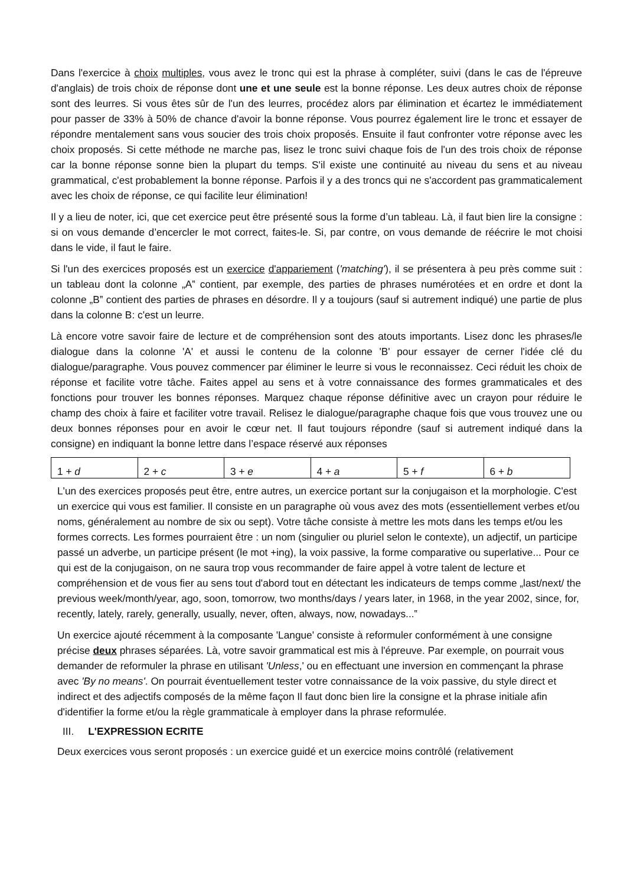Dans l'exercice à choix multiples, vous avez le tronc qui est la phrase à compléter, suivi (dans le cas de l'épreuve d'anglais) de trois choix de réponse dont une et une seule est la bonne réponse. Les deux autres choix de réponse sont des leurres. Si vous êtes sûr de l'un des leurres, procédez alors par élimination et écartez le immédiatement pour passer de 33% à 50% de chance d'avoir la bonne réponse. Vous pourrez également lire le tronc et essayer de répondre mentalement sans vous soucier des trois choix proposés. Ensuite il faut confronter votre réponse avec les choix proposés. Si cette méthode ne marche pas, lisez le tronc suivi chaque fois de l'un des trois choix de réponse car la bonne réponse sonne bien la plupart du temps. S'il existe une continuité au niveau du sens et au niveau grammatical, c'est probablement la bonne réponse. Parfois il y a des troncs qui ne s'accordent pas grammaticalement avec les choix de réponse, ce qui facilite leur élimination!
Il y a lieu de noter, ici, que cet exercice peut être présenté sous la forme d’un tableau. Là, il faut bien lire la consigne : si on vous demande d’encercler le mot correct, faites-le. Si, par contre, on vous demande de réécrire le mot choisi dans le vide, il faut le faire.
Si l'un des exercices proposés est un exercice d'appariement ('matching'), il se présentera à peu près comme suit : un tableau dont la colonne „A‟ contient, par exemple, des parties de phrases numérotées et en ordre et dont la colonne „B‟ contient des parties de phrases en désordre. Il y a toujours (sauf si autrement indiqué) une partie de plus dans la colonne B: c'est un leurre.
Là encore votre savoir faire de lecture et de compréhension sont des atouts importants. Lisez donc les phrases/le dialogue dans la colonne 'A' et aussi le contenu de la colonne 'B' pour essayer de cerner l'idée clé du dialogue/paragraphe. Vous pouvez commencer par éliminer le leurre si vous le reconnaissez. Ceci réduit les choix de réponse et facilite votre tâche. Faites appel au sens et à votre connaissance des formes grammaticales et des fonctions pour trouver les bonnes réponses. Marquez chaque réponse définitive avec un crayon pour réduire le champ des choix à faire et faciliter votre travail. Relisez le dialogue/paragraphe chaque fois que vous trouvez une ou deux bonnes réponses pour en avoir le cœur net. Il faut toujours répondre (sauf si autrement indiqué dans la consigne) en indiquant la bonne lettre dans l’espace réservé aux réponses
| 1 + d | 2 + c | 3 + e | 4 + a | 5 + f | 6 + b |
L'un des exercices proposés peut être, entre autres, un exercice portant sur la conjugaison et la morphologie. C'est un exercice qui vous est familier. Il consiste en un paragraphe où vous avez des mots (essentiellement verbes et/ou noms, généralement au nombre de six ou sept). Votre tâche consiste à mettre les mots dans les temps et/ou les formes corrects. Les formes pourraient être : un nom (singulier ou pluriel selon le contexte), un adjectif, un participe passé un adverbe, un participe présent (le mot +ing), la voix passive, la forme comparative ou superlative... Pour ce qui est de la conjugaison, on ne saura trop vous recommander de faire appel à votre talent de lecture et compréhension et de vous fier au sens tout d'abord tout en détectant les indicateurs de temps comme „last/next/ the previous week/month/year, ago, soon, tomorrow, two months/days / years later, in 1968, in the year 2002, since, for, recently, lately, rarely, generally, usually, never, often, always, now, nowadays...‟
Un exercice ajouté récemment à la composante 'Langue' consiste à reformuler conformément à une consigne précise deux phrases séparées. Là, votre savoir grammatical est mis à l'épreuve. Par exemple, on pourrait vous demander de reformuler la phrase en utilisant 'Unless,' ou en effectuant une inversion en commençant la phrase avec 'By no means'. On pourrait éventuellement tester votre connaissance de la voix passive, du style direct et indirect et des adjectifs composés de la même façon Il faut donc bien lire la consigne et la phrase initiale afin d'identifier la forme et/ou la règle grammaticale à employer dans la phrase reformulée.
III. L'EXPRESSION ECRITE
Deux exercices vous seront proposés : un exercice guidé et un exercice moins contrôlé (relativement